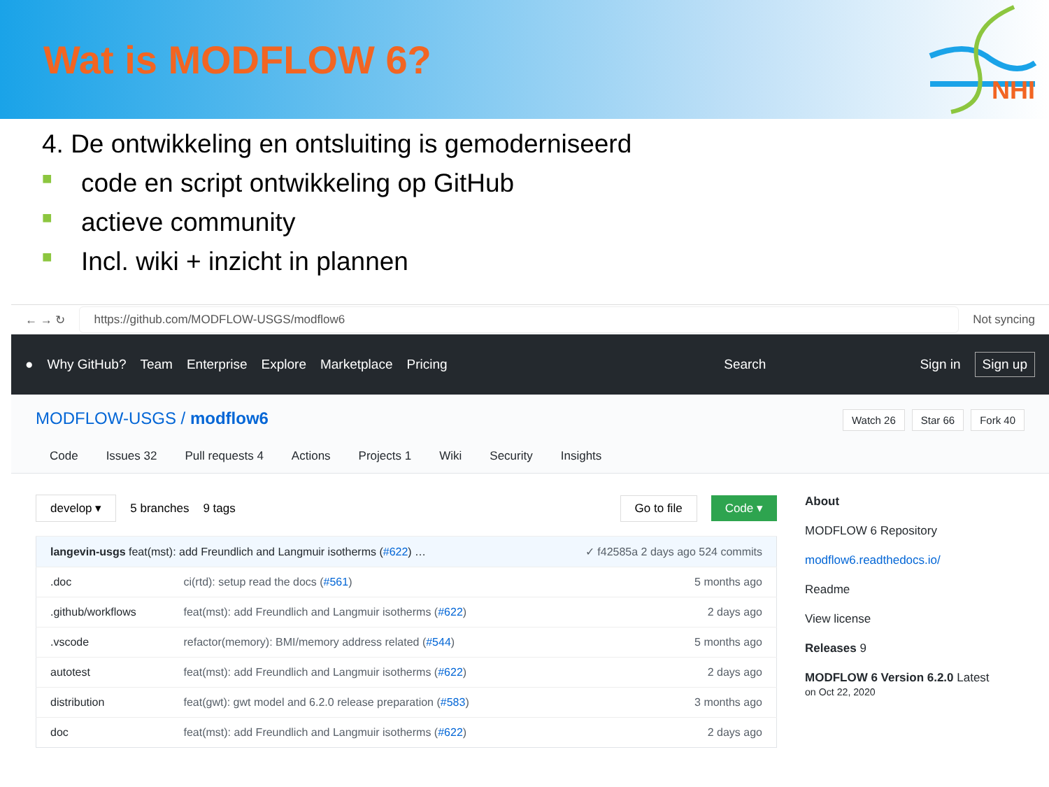Wat is MODFLOW 6?
NHI
4. De ontwikkeling en ontsluiting is gemoderniseerd
■ code en script ontwikkeling op GitHub
■ actieve community
■ Incl. wiki + inzicht in plannen
← → ↻
https://github.com/MODFLOW-USGS/modflow6
Not syncing
● Why GitHub? Team Enterprise Explore Marketplace Pricing Search Sign in Sign up
MODFLOW-USGS / modflow6 Watch 26 Star 66 Fork 40
Code Issues 32 Pull requests 4 Actions Projects 1 Wiki Security Insights
develop ▾ 5 branches 9 tags Go to file Code ▾
| langevin-usgs feat(mst): add Freundlich and Langmuir isotherms ( #622 ) … | | ✓ f42585a 2 days ago 524 commits |
| .doc | ci(rtd): setup read the docs ( #561 ) | 5 months ago |
| .github/workflows | feat(mst): add Freundlich and Langmuir isotherms ( #622 ) | 2 days ago |
| .vscode | refactor(memory): BMI/memory address related ( #544 ) | 5 months ago |
| autotest | feat(mst): add Freundlich and Langmuir isotherms ( #622 ) | 2 days ago |
| distribution | feat(gwt): gwt model and 6.2.0 release preparation ( #583 ) | 3 months ago |
| doc | feat(mst): add Freundlich and Langmuir isotherms ( #622 ) | 2 days ago |
About
MODFLOW 6 Repository
modflow6.readthedocs.io/
Readme
View license
Releases 9
MODFLOW 6 Version 6.2.0 Latest
on Oct 22, 2020